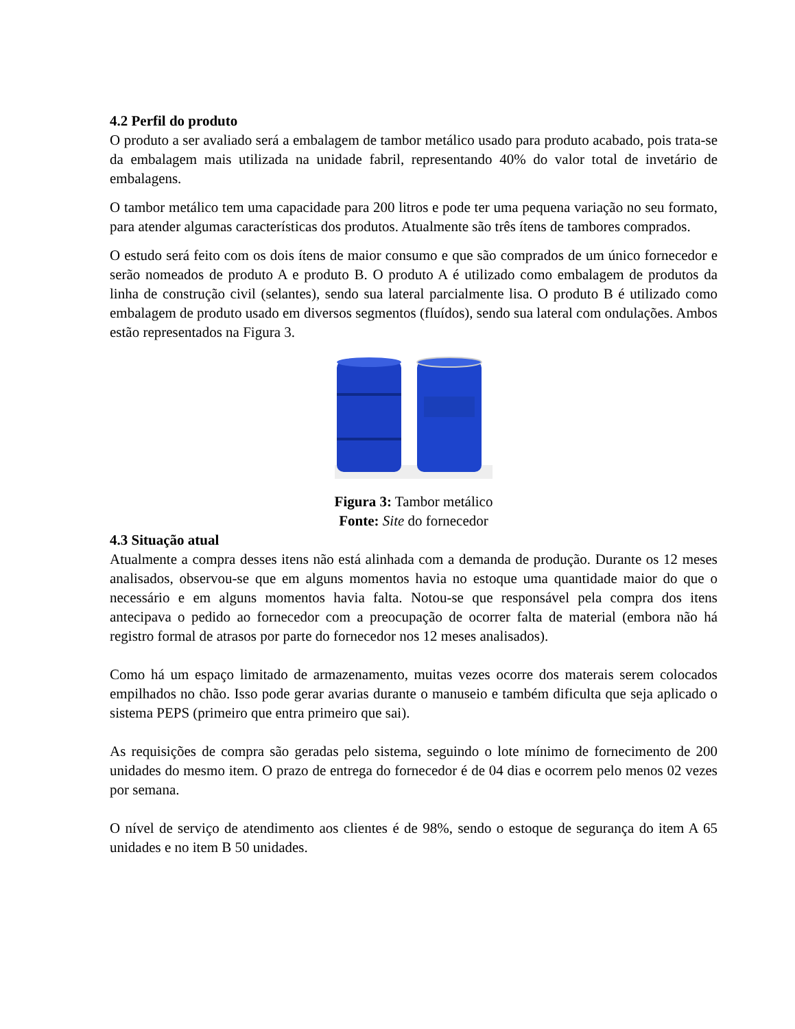4.2 Perfil do produto
O produto a ser avaliado será a embalagem de tambor metálico usado para produto acabado, pois trata-se da embalagem mais utilizada na unidade fabril, representando 40% do valor total de invetário de embalagens.
O tambor metálico tem uma capacidade para 200 litros e pode ter uma pequena variação no seu formato, para atender algumas características dos produtos. Atualmente são três ítens de tambores comprados.
O estudo será feito com os dois ítens de maior consumo e que são comprados de um único fornecedor e serão nomeados de produto A e produto B. O produto A é utilizado como embalagem de produtos da linha de construção civil (selantes), sendo sua lateral parcialmente lisa. O produto B é utilizado como embalagem de produto usado em diversos segmentos (fluídos), sendo sua lateral com ondulações. Ambos estão representados na Figura 3.
Figura 3: Tambor metálico
Fonte: Site do fornecedor
4.3 Situação atual
Atualmente a compra desses itens não está alinhada com a demanda de produção. Durante os 12 meses analisados, observou-se que em alguns momentos havia no estoque uma quantidade maior do que o necessário e em alguns momentos havia falta. Notou-se que responsável pela compra dos itens antecipava o pedido ao fornecedor com a preocupação de ocorrer falta de material (embora não há registro formal de atrasos por parte do fornecedor nos 12 meses analisados).
Como há um espaço limitado de armazenamento, muitas vezes ocorre dos materais serem colocados empilhados no chão. Isso pode gerar avarias durante o manuseio e também dificulta que seja aplicado o sistema PEPS (primeiro que entra primeiro que sai).
As requisições de compra são geradas pelo sistema, seguindo o lote mínimo de fornecimento de 200 unidades do mesmo item. O prazo de entrega do fornecedor é de 04 dias e ocorrem pelo menos 02 vezes por semana.
O nível de serviço de atendimento aos clientes é de 98%, sendo o estoque de segurança do item A 65 unidades e no item B 50 unidades.